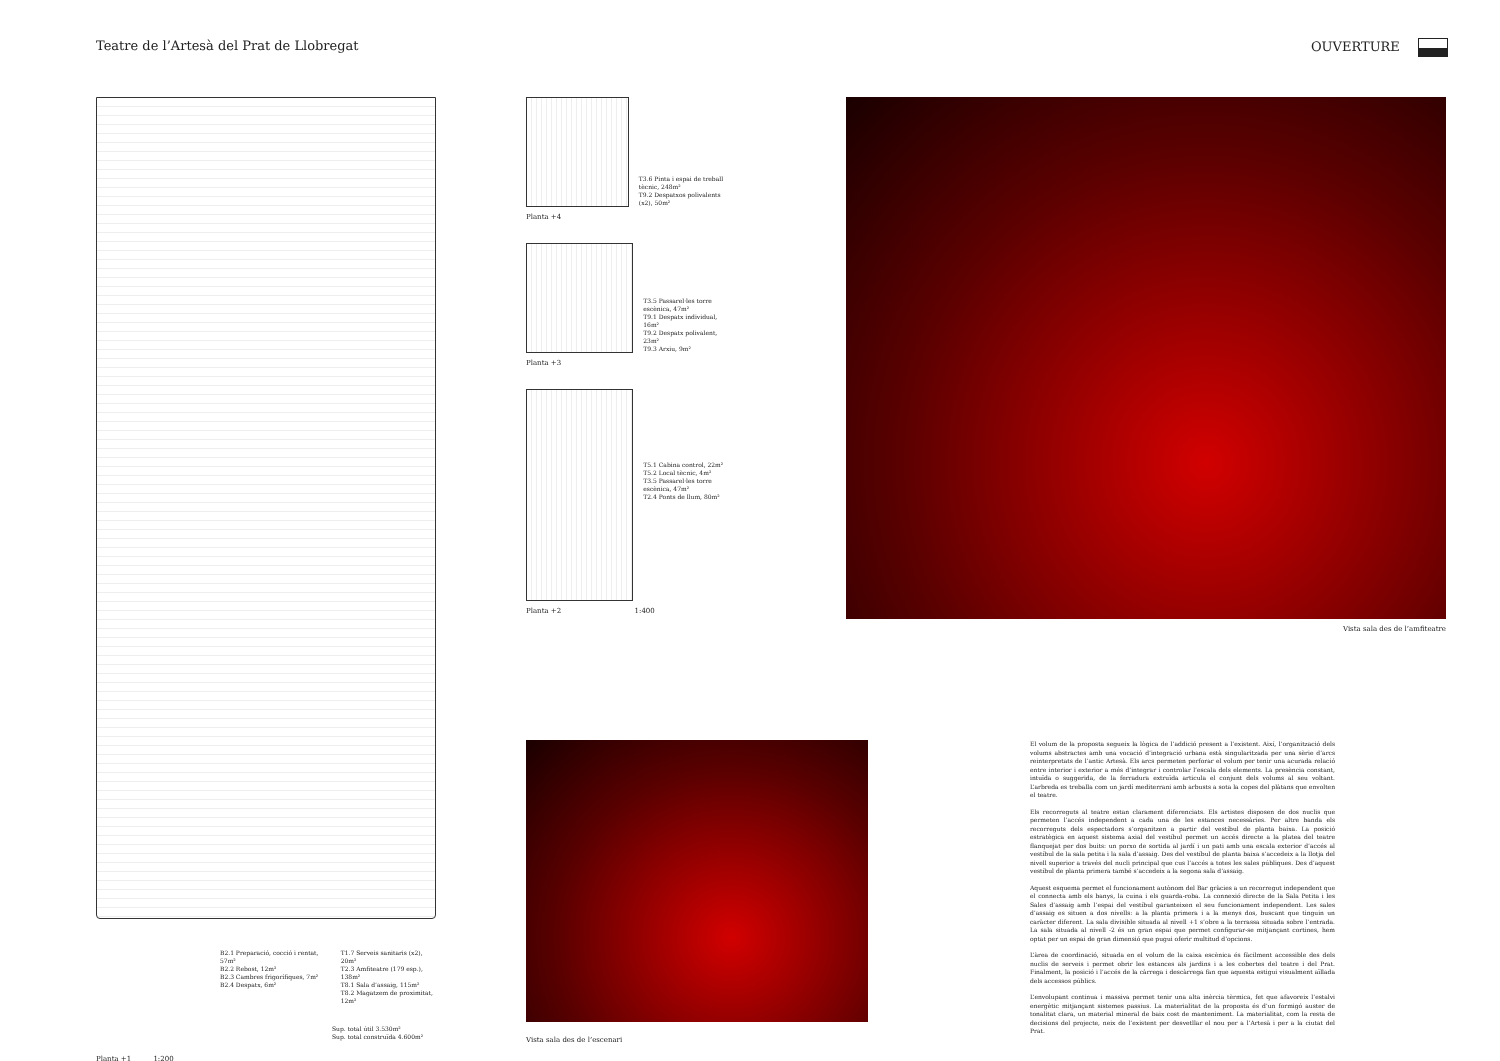Teatre de l’Artesà del Prat de Llobregat
OUVERTURE
B2.1 Preparació, cocció i rentat, 57m²
B2.2 Rebost, 12m²
B2.3 Cambres frigorífiques, 7m²
B2.4 Despatx, 6m²
T1.7 Serveis sanitaris (x2), 20m²
T2.3 Amfiteatre (179 esp.), 138m²
T8.1 Sala d’assaig, 115m²
T8.2 Magatzem de proximitat, 12m²
Sup. total útil 3.530m²
Sup. total construïda 4.600m²
Planta +1 1:200
T3.6 Pinta i espai de treball tècnic, 248m²
T9.2 Despatxos polivalents (x2), 50m²
Planta +4
T3.5 Passarel·les torre escènica, 47m²
T9.1 Despatx individual, 16m²
T9.2 Despatx polivalent, 23m²
T9.3 Arxiu, 9m²
Planta +3
T5.1 Cabina control, 22m²
T5.2 Local tècnic, 4m²
T3.5 Passarel·les torre escènica, 47m²
T2.4 Ponts de llum, 80m²
Planta +2 1:400
Vista sala des de l’amfiteatre
Vista sala des de l’escenari
El volum de la proposta segueix la lògica de l’addició present a l’existent. Així, l’organització dels volums abstractes amb una vocació d’integració urbana està singularitzada per una sèrie d’arcs reinterpretats de l’antic Artesà. Els arcs permeten perforar el volum per tenir una acurada relació entre interior i exterior a més d’integrar i controlar l’escala dels elements. La presència constant, intuïda o suggerida, de la ferradura extruïda articula el conjunt dels volums al seu voltant. L’arbreda es treballa com un jardí mediterrani amb arbusts a sota la copes del plàtans que envolten el teatre.
Els recorreguts al teatre estan clarament diferenciats. Els artistes disposen de dos nuclis que permeten l’accés independent a cada una de les estances necessàries. Per altre banda els recorreguts dels espectadors s’organitzen a partir del vestíbul de planta baixa. La posició estratègica en aquest sistema axial del vestíbul permet un accés directe a la platea del teatre flanquejat per dos buits: un porxo de sortida al jardí i un pati amb una escala exterior d’accés al vestíbul de la sala petita i la sala d’assaig. Des del vestíbul de planta baixa s’accedeix a la llotja del nivell superior a través del nucli principal que cus l’accés a totes les sales públiques. Des d’aquest vestíbul de planta primera també s’accedeix a la segona sala d’assaig.
Aquest esquema permet el funcionament autònom del Bar gràcies a un recorregut independent que el connecta amb els banys, la cuina i els guarda-roba. La connexió directe de la Sala Petita i les Sales d’assaig amb l’espai del vestíbul garanteixen el seu funcionament independent. Les sales d’assaig es situen a dos nivells: a la planta primera i a la menys dos, buscant que tinguin un caràcter diferent. La sala divisible situada al nivell +1 s’obre a la terrassa situada sobre l’entrada. La sala situada al nivell -2 és un gran espai que permet configurar-se mitjançant cortines, hem optat per un espai de gran dimensió que pugui oferir multitud d’opcions.
L’àrea de coordinació, situada en el volum de la caixa escènica és fàcilment accessible des dels nuclis de serveis i permet obrir les estances als jardins i a les cobertes del teatre i del Prat. Finalment, la posició i l’accés de la càrrega i descàrrega fan que aquesta estigui visualment aïllada dels accessos públics.
L’envolupant continua i massiva permet tenir una alta inèrcia tèrmica, fet que afavoreix l’estalvi energètic mitjançant sistemes passius. La materialitat de la proposta és d’un formigó auster de tonalitat clara, un material mineral de baix cost de manteniment. La materialitat, com la resta de decisions del projecte, neix de l’existent per desvetllar el nou per a l’Artesà i per a la ciutat del Prat.